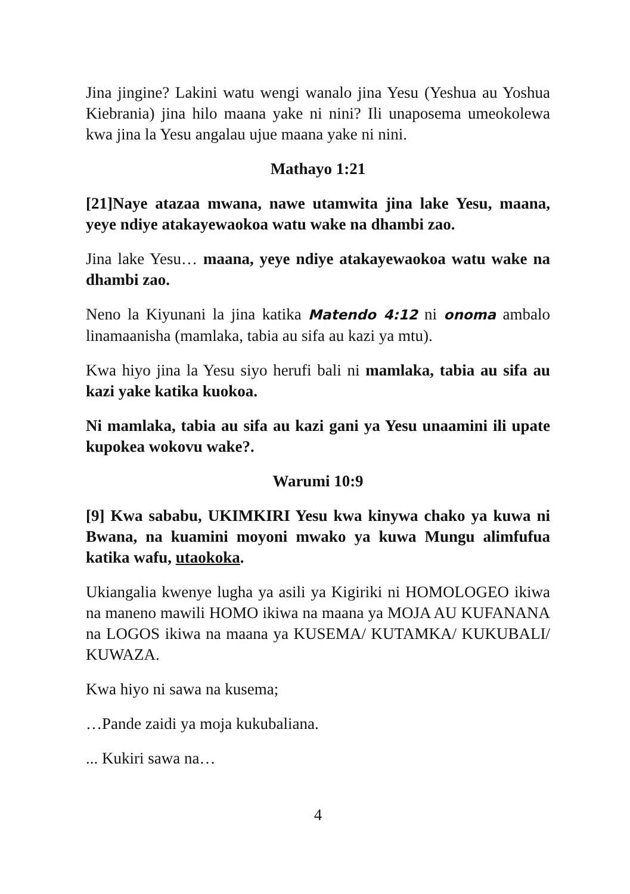Jina jingine? Lakini watu wengi wanalo jina Yesu (Yeshua au Yoshua Kiebrania) jina hilo maana yake ni nini? Ili unaposema umeokolewa kwa jina la Yesu angalau ujue maana yake ni nini.
Mathayo 1:21
[21]Naye atazaa mwana, nawe utamwita jina lake Yesu, maana, yeye ndiye atakayewaokoa watu wake na dhambi zao.
Jina lake Yesu… maana, yeye ndiye atakayewaokoa watu wake na dhambi zao.
Neno la Kiyunani la jina katika Matendo 4:12 ni onoma ambalo linamaanisha (mamlaka, tabia au sifa au kazi ya mtu).
Kwa hiyo jina la Yesu siyo herufi bali ni mamlaka, tabia au sifa au kazi yake katika kuokoa.
Ni mamlaka, tabia au sifa au kazi gani ya Yesu unaamini ili upate kupokea wokovu wake?.
Warumi 10:9
[9] Kwa sababu, UKIMKIRI Yesu kwa kinywa chako ya kuwa ni Bwana, na kuamini moyoni mwako ya kuwa Mungu alimfufua katika wafu, utaokoka.
Ukiangalia kwenye lugha ya asili ya Kigiriki ni HOMOLOGEO ikiwa na maneno mawili HOMO ikiwa na maana ya MOJA AU KUFANANA na LOGOS ikiwa na maana ya KUSEMA/ KUTAMKA/ KUKUBALI/ KUWAZA.
Kwa hiyo ni sawa na kusema;
…Pande zaidi ya moja kukubaliana.
... Kukiri sawa na…
4